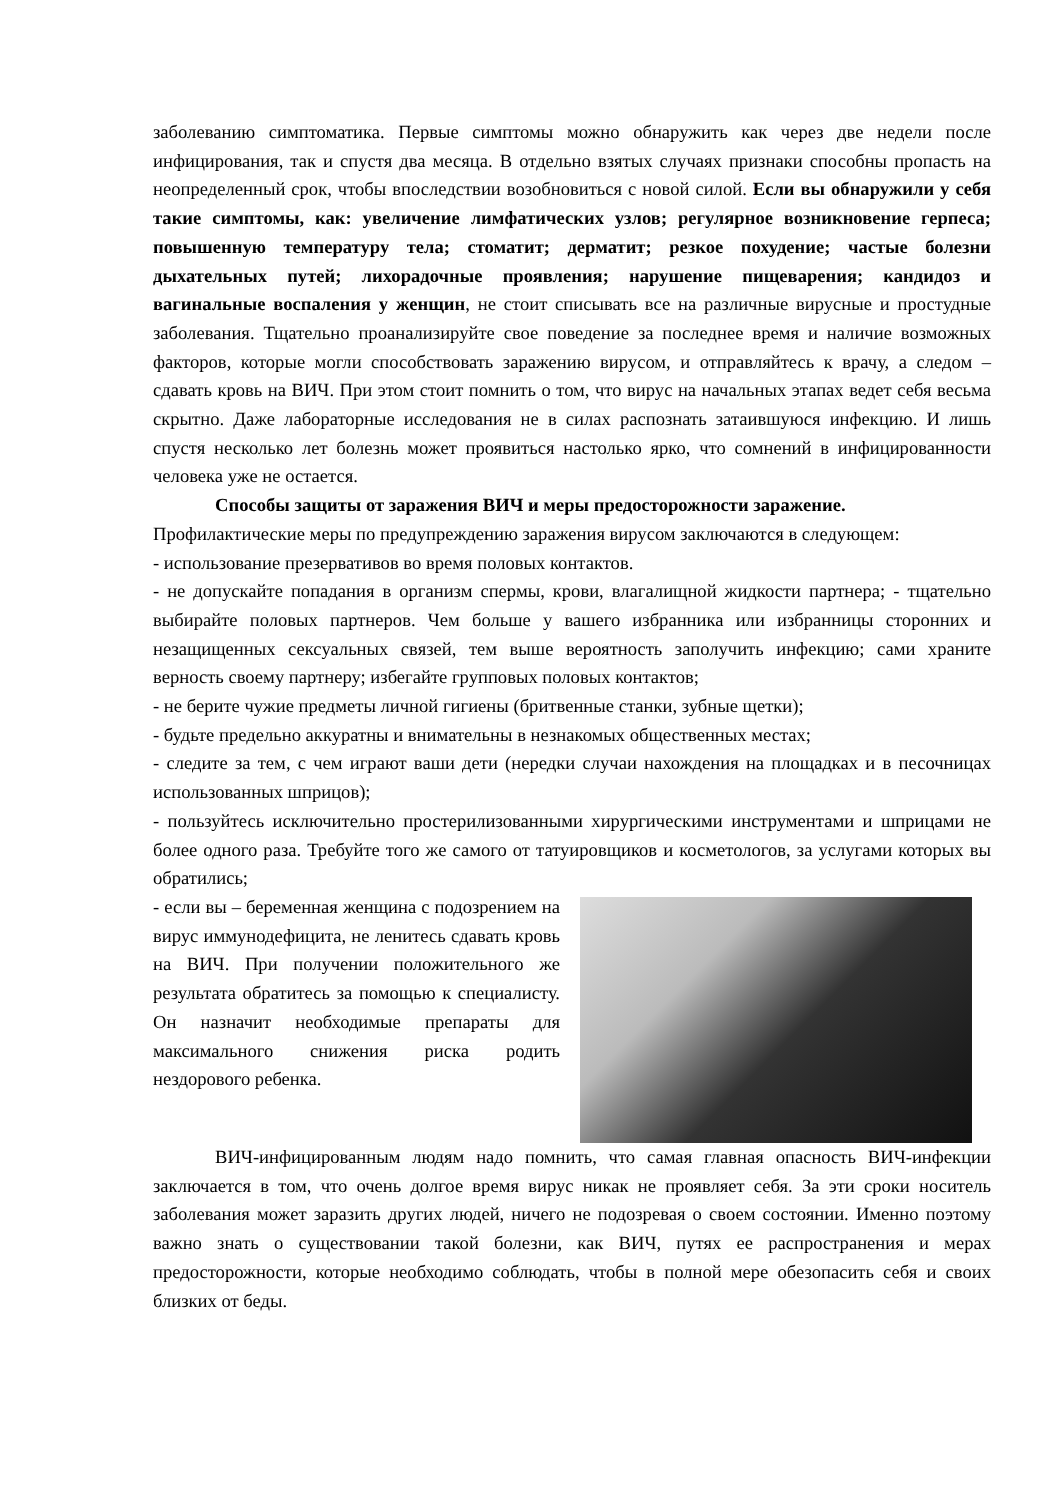заболеванию симптоматика. Первые симптомы можно обнаружить как через две недели после инфицирования, так и спустя два месяца. В отдельно взятых случаях признаки способны пропасть на неопределенный срок, чтобы впоследствии возобновиться с новой силой. Если вы обнаружили у себя такие симптомы, как: увеличение лимфатических узлов; регулярное возникновение герпеса; повышенную температуру тела; стоматит; дерматит; резкое похудение; частые болезни дыхательных путей; лихорадочные проявления; нарушение пищеварения; кандидоз и вагинальные воспаления у женщин, не стоит списывать все на различные вирусные и простудные заболевания. Тщательно проанализируйте свое поведение за последнее время и наличие возможных факторов, которые могли способствовать заражению вирусом, и отправляйтесь к врачу, а следом – сдавать кровь на ВИЧ. При этом стоит помнить о том, что вирус на начальных этапах ведет себя весьма скрытно. Даже лабораторные исследования не в силах распознать затаившуюся инфекцию. И лишь спустя несколько лет болезнь может проявиться настолько ярко, что сомнений в инфицированности человека уже не остается.
Способы защиты от заражения ВИЧ и меры предосторожности заражение.
Профилактические меры по предупреждению заражения вирусом заключаются в следующем:
- использование презервативов во время половых контактов.
- не допускайте попадания в организм спермы, крови, влагалищной жидкости партнера; - тщательно выбирайте половых партнеров. Чем больше у вашего избранника или избранницы сторонних и незащищенных сексуальных связей, тем выше вероятность заполучить инфекцию; сами храните верность своему партнеру; избегайте групповых половых контактов;
- не берите чужие предметы личной гигиены (бритвенные станки, зубные щетки);
- будьте предельно аккуратны и внимательны в незнакомых общественных местах;
- следите за тем, с чем играют ваши дети (нередки случаи нахождения на площадках и в песочницах использованных шприцов);
- пользуйтесь исключительно простерилизованными хирургическими инструментами и шприцами не более одного раза. Требуйте того же самого от татуировщиков и косметологов, за услугами которых вы обратились;
- если вы – беременная женщина с подозрением на вирус иммунодефицита, не ленитесь сдавать кровь на ВИЧ. При получении положительного же результата обратитесь за помощью к специалисту. Он назначит необходимые препараты для максимального снижения риска родить нездорового ребенка.
ВИЧ-инфицированным людям надо помнить, что самая главная опасность ВИЧ-инфекции заключается в том, что очень долгое время вирус никак не проявляет себя. За эти сроки носитель заболевания может заразить других людей, ничего не подозревая о своем состоянии. Именно поэтому важно знать о существовании такой болезни, как ВИЧ, путях ее распространения и мерах предосторожности, которые необходимо соблюдать, чтобы в полной мере обезопасить себя и своих близких от беды.